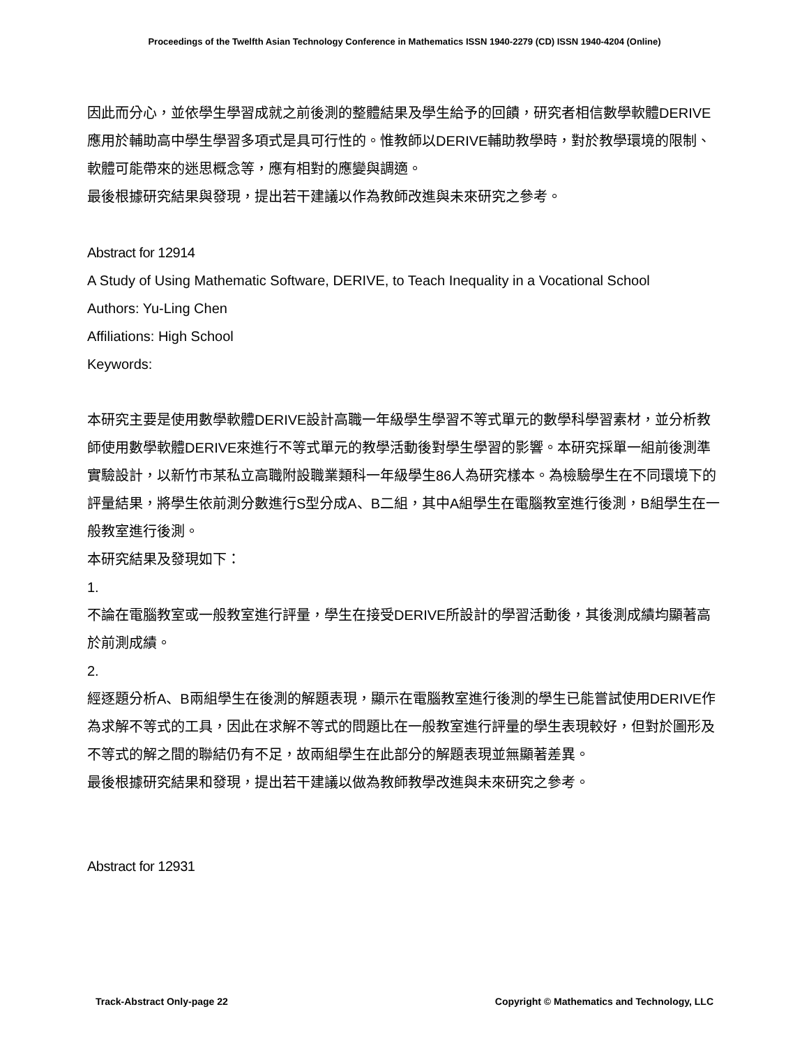Proceedings of the Twelfth Asian Technology Conference in Mathematics ISSN 1940-2279 (CD) ISSN 1940-4204 (Online)
因此而分心，並依學生學習成就之前後測的整體結果及學生給予的回饋，研究者相信數學軟體DERIVE應用於輔助高中學生學習多項式是具可行性的。惟教師以DERIVE輔助教學時，對於教學環境的限制、軟體可能帶來的迷思概念等，應有相對的應變與調適。
最後根據研究結果與發現，提出若干建議以作為教師改進與未來研究之參考。
Abstract for 12914
A Study of Using Mathematic Software, DERIVE, to Teach Inequality in a Vocational School
Authors: Yu-Ling Chen
Affiliations: High School
Keywords:
本研究主要是使用數學軟體DERIVE設計高職一年級學生學習不等式單元的數學科學習素材，並分析教師使用數學軟體DERIVE來進行不等式單元的教學活動後對學生學習的影響。本研究採單一組前後測準實驗設計，以新竹市某私立高職附設職業類科一年級學生86人為研究樣本。為檢驗學生在不同環境下的評量結果，將學生依前測分數進行S型分成A、B二組，其中A組學生在電腦教室進行後測，B組學生在一般教室進行後測。
本研究結果及發現如下：
1.
不論在電腦教室或一般教室進行評量，學生在接受DERIVE所設計的學習活動後，其後測成績均顯著高於前測成績。
2.
經逐題分析A、B兩組學生在後測的解題表現，顯示在電腦教室進行後測的學生已能嘗試使用DERIVE作為求解不等式的工具，因此在求解不等式的問題比在一般教室進行評量的學生表現較好，但對於圖形及不等式的解之間的聯結仍有不足，故兩組學生在此部分的解題表現並無顯著差異。
最後根據研究結果和發現，提出若干建議以做為教師教學改進與未來研究之參考。
Abstract for 12931
Track-Abstract Only-page 22 Copyright © Mathematics and Technology, LLC